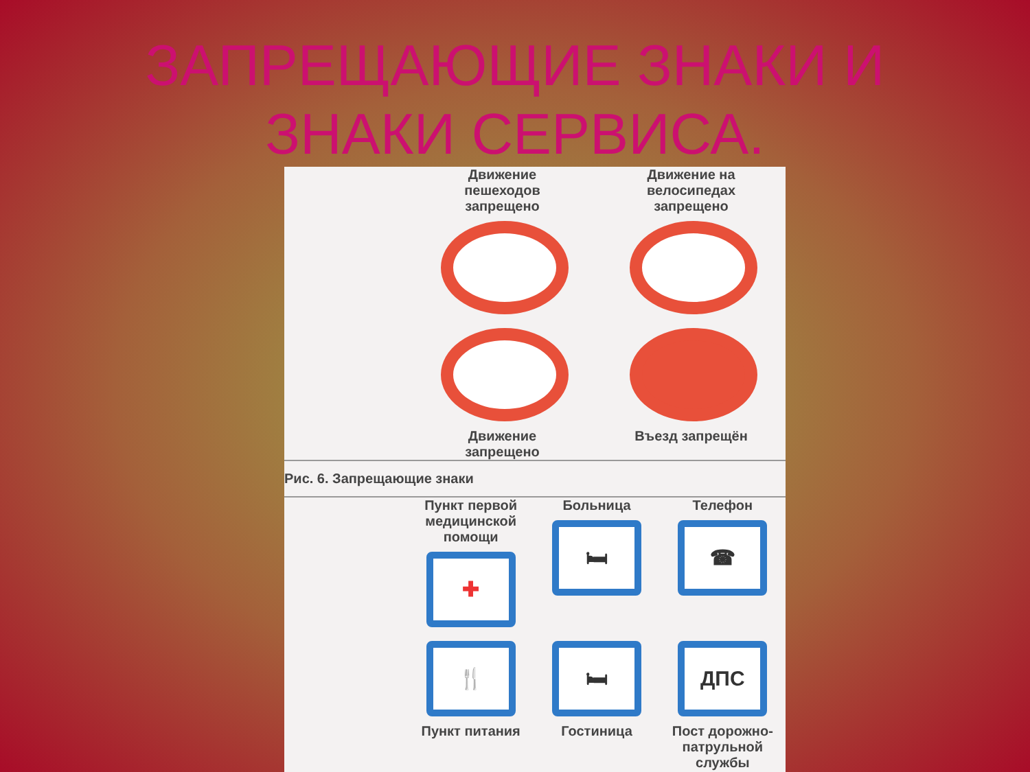ЗАПРЕЩАЮЩИЕ ЗНАКИ И
ЗНАКИ СЕРВИСА.
Движение пешеходов запрещено
Движение на велосипедах запрещено
Движение запрещено
Въезд запрещён
Рис. 6. Запрещающие знаки
Пункт первой медицинской помощи
✚
Больница
🛏
Телефон
☎
🍴
Пункт питания
🛏
Гостиница
ДПС
Пост дорожно-патрульной службы